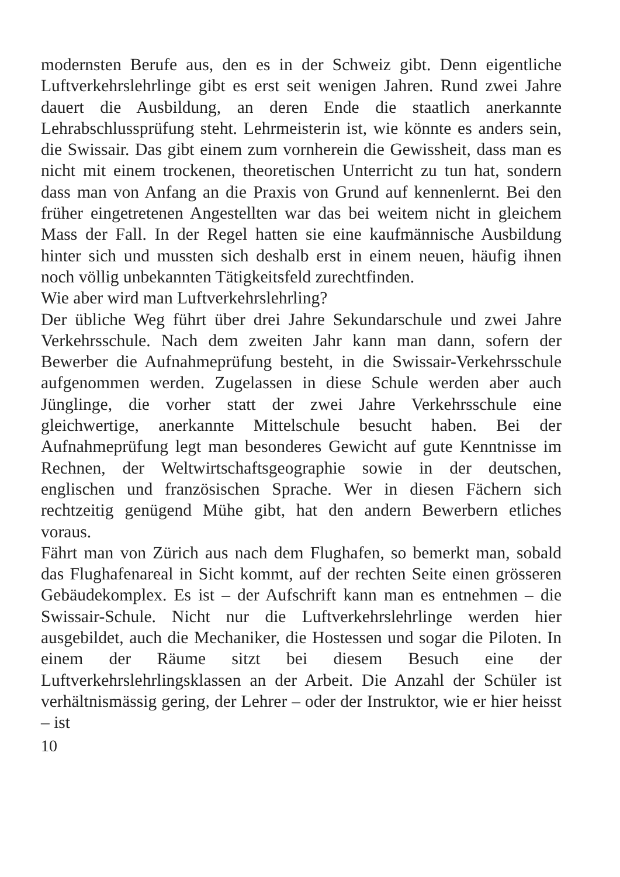modernsten Berufe aus, den es in der Schweiz gibt. Denn eigentliche Luftverkehrslehrlinge gibt es erst seit wenigen Jahren. Rund zwei Jahre dauert die Ausbildung, an deren Ende die staatlich anerkannte Lehrabschlussprüfung steht. Lehrmeisterin ist, wie könnte es anders sein, die Swissair. Das gibt einem zum vornherein die Gewissheit, dass man es nicht mit einem trockenen, theoretischen Unterricht zu tun hat, sondern dass man von Anfang an die Praxis von Grund auf kennenlernt. Bei den früher eingetretenen Angestellten war das bei weitem nicht in gleichem Mass der Fall. In der Regel hatten sie eine kaufmännische Ausbildung hinter sich und mussten sich deshalb erst in einem neuen, häufig ihnen noch völlig unbekannten Tätigkeitsfeld zurechtfinden.
Wie aber wird man Luftverkehrslehrling?
Der übliche Weg führt über drei Jahre Sekundarschule und zwei Jahre Verkehrsschule. Nach dem zweiten Jahr kann man dann, sofern der Bewerber die Aufnahmeprüfung besteht, in die Swissair-Verkehrsschule aufgenommen werden. Zugelassen in diese Schule werden aber auch Jünglinge, die vorher statt der zwei Jahre Verkehrsschule eine gleichwertige, anerkannte Mittelschule besucht haben. Bei der Aufnahmeprüfung legt man besonderes Gewicht auf gute Kenntnisse im Rechnen, der Weltwirtschaftsgeographie sowie in der deutschen, englischen und französischen Sprache. Wer in diesen Fächern sich rechtzeitig genügend Mühe gibt, hat den andern Bewerbern etliches voraus.
Fährt man von Zürich aus nach dem Flughafen, so bemerkt man, sobald das Flughafenareal in Sicht kommt, auf der rechten Seite einen grösseren Gebäudekomplex. Es ist – der Aufschrift kann man es entnehmen – die Swissair-Schule. Nicht nur die Luftverkehrslehrlinge werden hier ausgebildet, auch die Mechaniker, die Hostessen und sogar die Piloten. In einem der Räume sitzt bei diesem Besuch eine der Luftverkehrslehrlingsklassen an der Arbeit. Die Anzahl der Schüler ist verhältnismässig gering, der Lehrer – oder der Instruktor, wie er hier heisst – ist
10